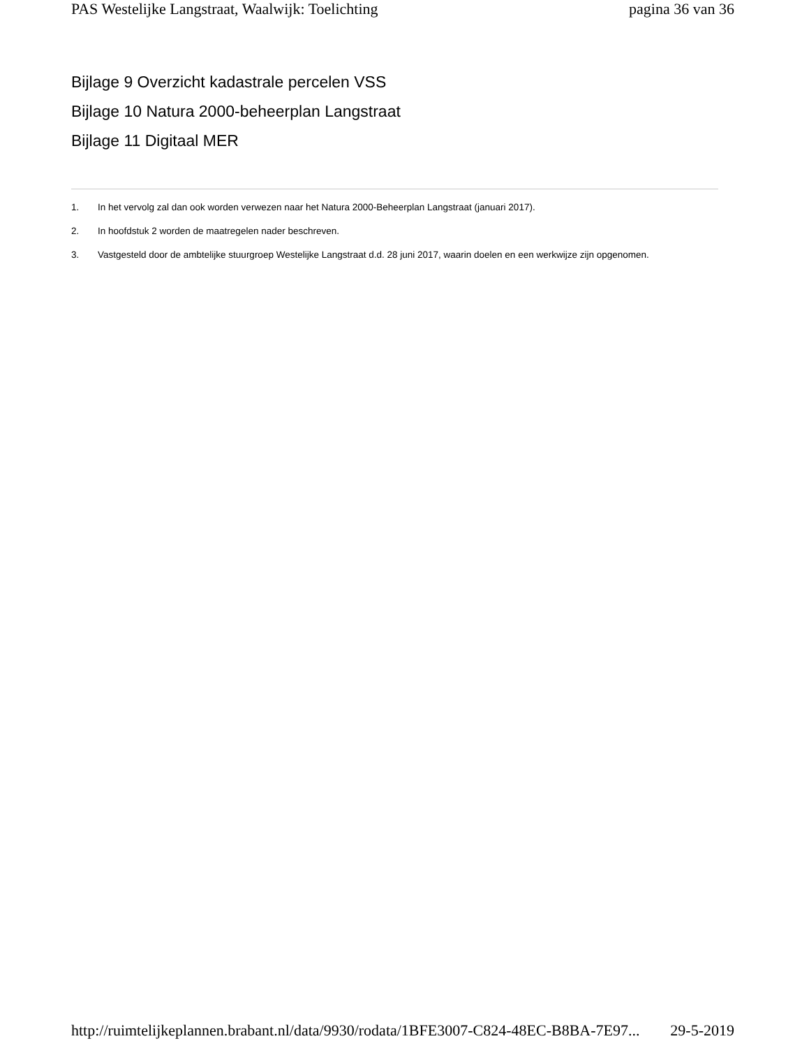PAS Westelijke Langstraat, Waalwijk: Toelichting pagina 36 van 36
Bijlage 9 Overzicht kadastrale percelen VSS
Bijlage 10 Natura 2000-beheerplan Langstraat
Bijlage 11 Digitaal MER
1. In het vervolg zal dan ook worden verwezen naar het Natura 2000-Beheerplan Langstraat (januari 2017).
2. In hoofdstuk 2 worden de maatregelen nader beschreven.
3. Vastgesteld door de ambtelijke stuurgroep Westelijke Langstraat d.d. 28 juni 2017, waarin doelen en een werkwijze zijn opgenomen.
http://ruimtelijkeplannen.brabant.nl/data/9930/rodata/1BFE3007-C824-48EC-B8BA-7E97... 29-5-2019